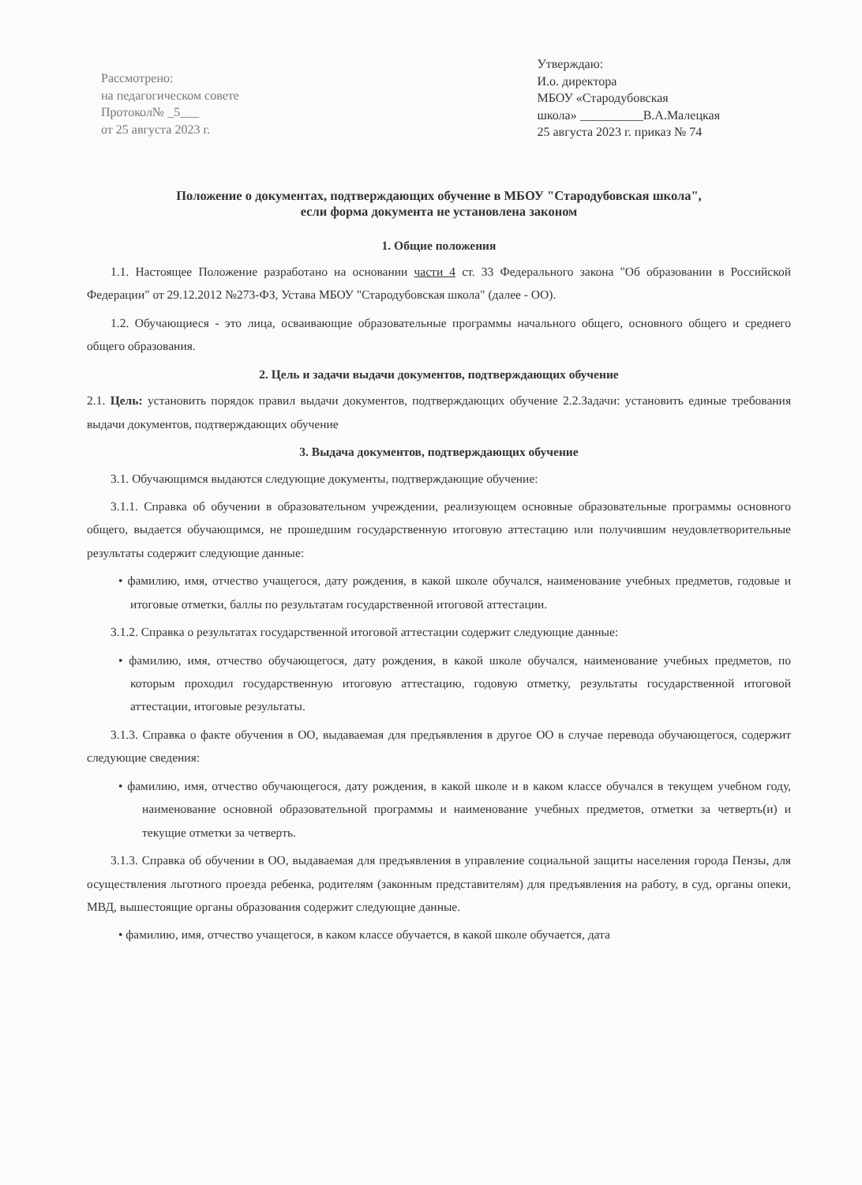Рассмотрено:
на педагогическом совете
Протокол№ _5___
от 25 августа 2023 г.
Утверждаю:
И.о. директора
МБОУ «Стародубовская
школа» __________В.А.Малецкая
25 августа 2023 г. приказ № 74
Положение о документах, подтверждающих обучение в МБОУ "Стародубовская школа",
если форма документа не установлена законом
1. Общие положения
1.1. Настоящее Положение разработано на основании части 4 ст. 33 Федерального закона "Об образовании в Российской Федерации" от 29.12.2012 №273-ФЗ, Устава МБОУ "Стародубовская школа" (далее - ОО).
1.2. Обучающиеся - это лица, осваивающие образовательные программы начального общего, основного общего и среднего общего образования.
2. Цель и задачи выдачи документов, подтверждающих обучение
2.1. Цель: установить порядок правил выдачи документов, подтверждающих обучение 2.2.Задачи: установить единые требования выдачи документов, подтверждающих обучение
3. Выдача документов, подтверждающих обучение
3.1. Обучающимся выдаются следующие документы, подтверждающие обучение:
3.1.1. Справка об обучении в образовательном учреждении, реализующем основные образовательные программы основного общего, выдается обучающимся, не прошедшим государственную итоговую аттестацию или получившим неудовлетворительные результаты содержит следующие данные:
• фамилию, имя, отчество учащегося, дату рождения, в какой школе обучался, наименование учебных предметов, годовые и итоговые отметки, баллы по результатам государственной итоговой аттестации.
3.1.2. Справка о результатах государственной итоговой аттестации содержит следующие данные:
• фамилию, имя, отчество обучающегося, дату рождения, в какой школе обучался, наименование учебных предметов, по которым проходил государственную итоговую аттестацию, годовую отметку, результаты государственной итоговой аттестации, итоговые результаты.
3.1.3. Справка о факте обучения в ОО, выдаваемая для предъявления в другое ОО в случае перевода обучающегося, содержит следующие сведения:
• фамилию, имя, отчество обучающегося, дату рождения, в какой школе и в каком классе обучался в текущем учебном году, наименование основной образовательной программы и наименование учебных предметов, отметки за четверть(и) и текущие отметки за четверть.
3.1.3. Справка об обучении в ОО, выдаваемая для предъявления в управление социальной защиты населения города Пензы, для осуществления льготного проезда ребенка, родителям (законным представителям) для предъявления на работу, в суд, органы опеки, МВД, вышестоящие органы образования содержит следующие данные.
• фамилию, имя, отчество учащегося, в каком классе обучается, в какой школе обучается, дата